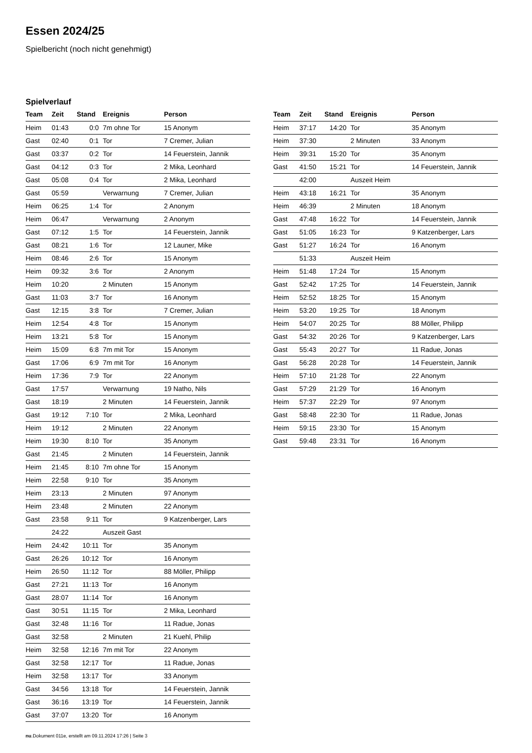Essen 2024/25
Spielbericht (noch nicht genehmigt)
Spielverlauf
| Team | Zeit | Stand | Ereignis | Person |
| --- | --- | --- | --- | --- |
| Heim | 01:43 | 0:0 | 7m ohne Tor | 15 Anonym |
| Gast | 02:40 | 0:1 | Tor | 7 Cremer, Julian |
| Gast | 03:37 | 0:2 | Tor | 14 Feuerstein, Jannik |
| Gast | 04:12 | 0:3 | Tor | 2 Mika, Leonhard |
| Gast | 05:08 | 0:4 | Tor | 2 Mika, Leonhard |
| Gast | 05:59 | | Verwarnung | 7 Cremer, Julian |
| Heim | 06:25 | 1:4 | Tor | 2 Anonym |
| Heim | 06:47 | | Verwarnung | 2 Anonym |
| Gast | 07:12 | 1:5 | Tor | 14 Feuerstein, Jannik |
| Gast | 08:21 | 1:6 | Tor | 12 Launer, Mike |
| Heim | 08:46 | 2:6 | Tor | 15 Anonym |
| Heim | 09:32 | 3:6 | Tor | 2 Anonym |
| Heim | 10:20 | | 2 Minuten | 15 Anonym |
| Gast | 11:03 | 3:7 | Tor | 16 Anonym |
| Gast | 12:15 | 3:8 | Tor | 7 Cremer, Julian |
| Heim | 12:54 | 4:8 | Tor | 15 Anonym |
| Heim | 13:21 | 5:8 | Tor | 15 Anonym |
| Heim | 15:09 | 6:8 | 7m mit Tor | 15 Anonym |
| Gast | 17:06 | 6:9 | 7m mit Tor | 16 Anonym |
| Heim | 17:36 | 7:9 | Tor | 22 Anonym |
| Gast | 17:57 | | Verwarnung | 19 Natho, Nils |
| Gast | 18:19 | | 2 Minuten | 14 Feuerstein, Jannik |
| Gast | 19:12 | 7:10 | Tor | 2 Mika, Leonhard |
| Heim | 19:12 | | 2 Minuten | 22 Anonym |
| Heim | 19:30 | 8:10 | Tor | 35 Anonym |
| Gast | 21:45 | | 2 Minuten | 14 Feuerstein, Jannik |
| Heim | 21:45 | 8:10 | 7m ohne Tor | 15 Anonym |
| Heim | 22:58 | 9:10 | Tor | 35 Anonym |
| Heim | 23:13 | | 2 Minuten | 97 Anonym |
| Heim | 23:48 | | 2 Minuten | 22 Anonym |
| Gast | 23:58 | 9:11 | Tor | 9 Katzenberger, Lars |
| | 24:22 | | Auszeit Gast | |
| Heim | 24:42 | 10:11 | Tor | 35 Anonym |
| Gast | 26:26 | 10:12 | Tor | 16 Anonym |
| Heim | 26:50 | 11:12 | Tor | 88 Möller, Philipp |
| Gast | 27:21 | 11:13 | Tor | 16 Anonym |
| Gast | 28:07 | 11:14 | Tor | 16 Anonym |
| Gast | 30:51 | 11:15 | Tor | 2 Mika, Leonhard |
| Gast | 32:48 | 11:16 | Tor | 11 Radue, Jonas |
| Gast | 32:58 | | 2 Minuten | 21 Kuehl, Philip |
| Heim | 32:58 | 12:16 | 7m mit Tor | 22 Anonym |
| Gast | 32:58 | 12:17 | Tor | 11 Radue, Jonas |
| Heim | 32:58 | 13:17 | Tor | 33 Anonym |
| Gast | 34:56 | 13:18 | Tor | 14 Feuerstein, Jannik |
| Gast | 36:16 | 13:19 | Tor | 14 Feuerstein, Jannik |
| Gast | 37:07 | 13:20 | Tor | 16 Anonym |
| Team | Zeit | Stand | Ereignis | Person |
| --- | --- | --- | --- | --- |
| Heim | 37:17 | 14:20 | Tor | 35 Anonym |
| Heim | 37:30 | | 2 Minuten | 33 Anonym |
| Heim | 39:31 | 15:20 | Tor | 35 Anonym |
| Gast | 41:50 | 15:21 | Tor | 14 Feuerstein, Jannik |
| | 42:00 | | Auszeit Heim | |
| Heim | 43:18 | 16:21 | Tor | 35 Anonym |
| Heim | 46:39 | | 2 Minuten | 18 Anonym |
| Gast | 47:48 | 16:22 | Tor | 14 Feuerstein, Jannik |
| Gast | 51:05 | 16:23 | Tor | 9 Katzenberger, Lars |
| Gast | 51:27 | 16:24 | Tor | 16 Anonym |
| | 51:33 | | Auszeit Heim | |
| Heim | 51:48 | 17:24 | Tor | 15 Anonym |
| Gast | 52:42 | 17:25 | Tor | 14 Feuerstein, Jannik |
| Heim | 52:52 | 18:25 | Tor | 15 Anonym |
| Heim | 53:20 | 19:25 | Tor | 18 Anonym |
| Heim | 54:07 | 20:25 | Tor | 88 Möller, Philipp |
| Gast | 54:32 | 20:26 | Tor | 9 Katzenberger, Lars |
| Gast | 55:43 | 20:27 | Tor | 11 Radue, Jonas |
| Gast | 56:28 | 20:28 | Tor | 14 Feuerstein, Jannik |
| Heim | 57:10 | 21:28 | Tor | 22 Anonym |
| Gast | 57:29 | 21:29 | Tor | 16 Anonym |
| Heim | 57:37 | 22:29 | Tor | 97 Anonym |
| Gast | 58:48 | 22:30 | Tor | 11 Radue, Jonas |
| Heim | 59:15 | 23:30 | Tor | 15 Anonym |
| Gast | 59:48 | 23:31 | Tor | 16 Anonym |
nu.Dokument 011e, erstellt am 09.11.2024 17:26 | Seite 3